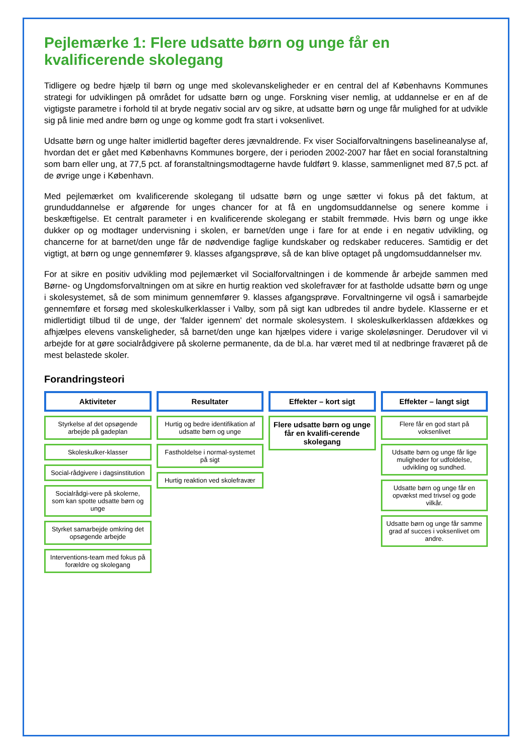Pejlemærke 1: Flere udsatte børn og unge får en kvalificerende skolegang
Tidligere og bedre hjælp til børn og unge med skolevanskeligheder er en central del af Københavns Kommunes strategi for udviklingen på området for udsatte børn og unge. Forskning viser nemlig, at uddannelse er en af de vigtigste parametre i forhold til at bryde negativ social arv og sikre, at udsatte børn og unge får mulighed for at udvikle sig på linie med andre børn og unge og komme godt fra start i voksenlivet.
Udsatte børn og unge halter imidlertid bagefter deres jævnaldrende. Fx viser Socialforvaltningens baselineanalyse af, hvordan det er gået med Københavns Kommunes borgere, der i perioden 2002-2007 har fået en social foranstaltning som barn eller ung, at 77,5 pct. af foranstaltningsmodtagerne havde fuldført 9. klasse, sammenlignet med 87,5 pct. af de øvrige unge i København.
Med pejlemærket om kvalificerende skolegang til udsatte børn og unge sætter vi fokus på det faktum, at grunduddannelse er afgørende for unges chancer for at få en ungdomsuddannelse og senere komme i beskæftigelse. Et centralt parameter i en kvalificerende skolegang er stabilt fremmøde. Hvis børn og unge ikke dukker op og modtager undervisning i skolen, er barnet/den unge i fare for at ende i en negativ udvikling, og chancerne for at barnet/den unge får de nødvendige faglige kundskaber og redskaber reduceres. Samtidig er det vigtigt, at børn og unge gennemfører 9. klasses afgangsprøve, så de kan blive optaget på ungdomsuddannelser mv.
For at sikre en positiv udvikling mod pejlemærket vil Socialforvaltningen i de kommende år arbejde sammen med Børne- og Ungdomsforvaltningen om at sikre en hurtig reaktion ved skolefravær for at fastholde udsatte børn og unge i skolesystemet, så de som minimum gennemfører 9. klasses afgangsprøve. Forvaltningerne vil også i samarbejde gennemføre et forsøg med skoleskulkerklasser i Valby, som på sigt kan udbredes til andre bydele. Klasserne er et midlertidigt tilbud til de unge, der 'falder igennem' det normale skolesystem. I skoleskulkerklassen afdækkes og afhjælpes elevens vanskeligheder, så barnet/den unge kan hjælpes videre i varige skoleløsninger. Derudover vil vi arbejde for at gøre socialrådgivere på skolerne permanente, da de bl.a. har været med til at nedbringe fraværet på de mest belastede skoler.
Forandringsteori
Aktiviteter
Styrkelse af det opsøgende arbejde på gadeplan
Skoleskulker-klasser
Social-rådgivere i dagsinstitution
Socialrådgi-vere på skolerne, som kan spotte udsatte børn og unge
Styrket samarbejde omkring det opsøgende arbejde
Interventions-team med fokus på forældre og skolegang
Resultater
Hurtig og bedre identifikation af udsatte børn og unge
Fastholdelse i normal-systemet på sigt
Hurtig reaktion ved skolefravær
Effekter – kort sigt
Flere udsatte børn og unge får en kvalifi-cerende skolegang
Effekter – langt sigt
Flere får en god start på voksenlivet
Udsatte børn og unge får lige muligheder for udfoldelse, udvikling og sundhed.
Udsatte børn og unge får en opvækst med trivsel og gode vilkår.
Udsatte børn og unge får samme grad af succes i voksenlivet om andre.